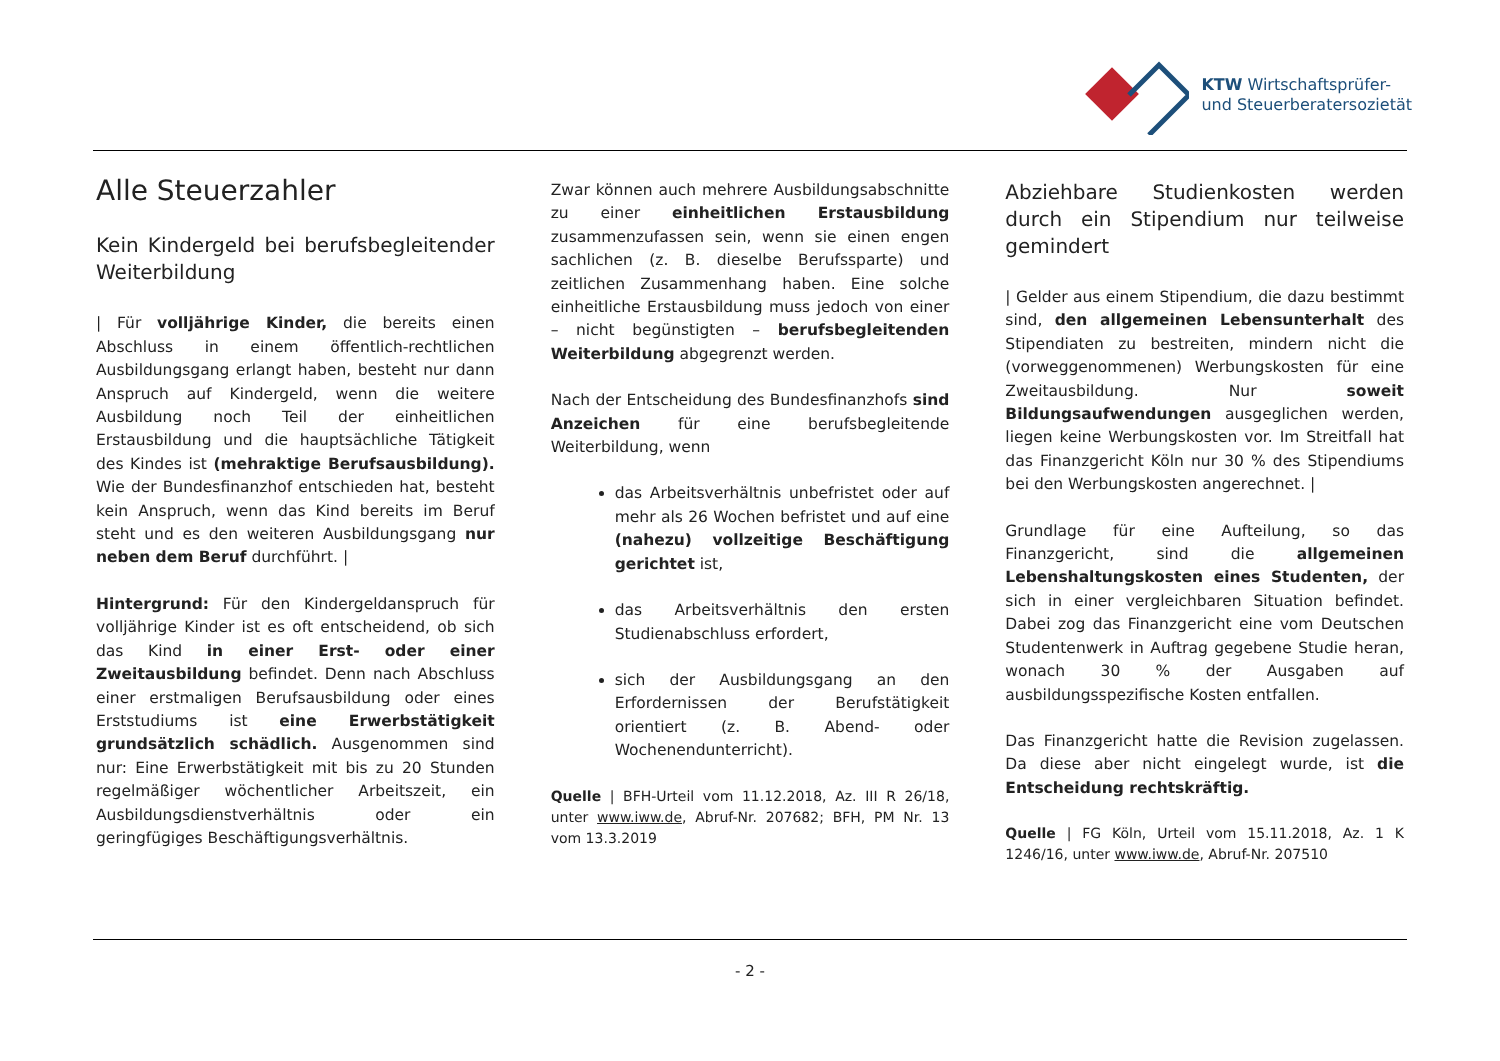KTW Wirtschaftsprüfer-
und Steuerberatersozietät
Alle Steuerzahler
Kein Kindergeld bei berufsbegleitender Weiterbildung
| Für volljährige Kinder, die bereits einen Abschluss in einem öffentlich-rechtlichen Ausbildungsgang erlangt haben, besteht nur dann Anspruch auf Kindergeld, wenn die weitere Ausbildung noch Teil der einheitlichen Erstausbildung und die hauptsächliche Tätigkeit des Kindes ist (mehraktige Berufsausbildung). Wie der Bundesfinanzhof entschieden hat, besteht kein Anspruch, wenn das Kind bereits im Beruf steht und es den weiteren Ausbildungsgang nur neben dem Beruf durchführt. |
Hintergrund: Für den Kindergeldanspruch für volljährige Kinder ist es oft entscheidend, ob sich das Kind in einer Erst- oder einer Zweitausbildung befindet. Denn nach Abschluss einer erstmaligen Berufsausbildung oder eines Erststudiums ist eine Erwerbstätigkeit grundsätzlich schädlich. Ausgenommen sind nur: Eine Erwerbstätigkeit mit bis zu 20 Stunden regelmäßiger wöchentlicher Arbeitszeit, ein Ausbildungsdienstverhältnis oder ein geringfügiges Beschäftigungsverhältnis.
Zwar können auch mehrere Ausbildungsabschnitte zu einer einheitlichen Erstausbildung zusammenzufassen sein, wenn sie einen engen sachlichen (z. B. dieselbe Berufssparte) und zeitlichen Zusammenhang haben. Eine solche einheitliche Erstausbildung muss jedoch von einer – nicht begünstigten – berufsbegleitenden Weiterbildung abgegrenzt werden.
Nach der Entscheidung des Bundesfinanzhofs sind Anzeichen für eine berufsbegleitende Weiterbildung, wenn
das Arbeitsverhältnis unbefristet oder auf mehr als 26 Wochen befristet und auf eine (nahezu) vollzeitige Beschäftigung gerichtet ist,
das Arbeitsverhältnis den ersten Studienabschluss erfordert,
sich der Ausbildungsgang an den Erfordernissen der Berufstätigkeit orientiert (z. B. Abend- oder Wochenendunterricht).
Quelle | BFH-Urteil vom 11.12.2018, Az. III R 26/18, unter www.iww.de, Abruf-Nr. 207682; BFH, PM Nr. 13 vom 13.3.2019
Abziehbare Studienkosten werden durch ein Stipendium nur teilweise gemindert
| Gelder aus einem Stipendium, die dazu bestimmt sind, den allgemeinen Lebensunterhalt des Stipendiaten zu bestreiten, mindern nicht die (vorweggenommenen) Werbungskosten für eine Zweitausbildung. Nur soweit Bildungsaufwendungen ausgeglichen werden, liegen keine Werbungskosten vor. Im Streitfall hat das Finanzgericht Köln nur 30 % des Stipendiums bei den Werbungskosten angerechnet. |
Grundlage für eine Aufteilung, so das Finanzgericht, sind die allgemeinen Lebenshaltungskosten eines Studenten, der sich in einer vergleichbaren Situation befindet. Dabei zog das Finanzgericht eine vom Deutschen Studentenwerk in Auftrag gegebene Studie heran, wonach 30 % der Ausgaben auf ausbildungsspezifische Kosten entfallen.
Das Finanzgericht hatte die Revision zugelassen. Da diese aber nicht eingelegt wurde, ist die Entscheidung rechtskräftig.
Quelle | FG Köln, Urteil vom 15.11.2018, Az. 1 K 1246/16, unter www.iww.de, Abruf-Nr. 207510
- 2 -